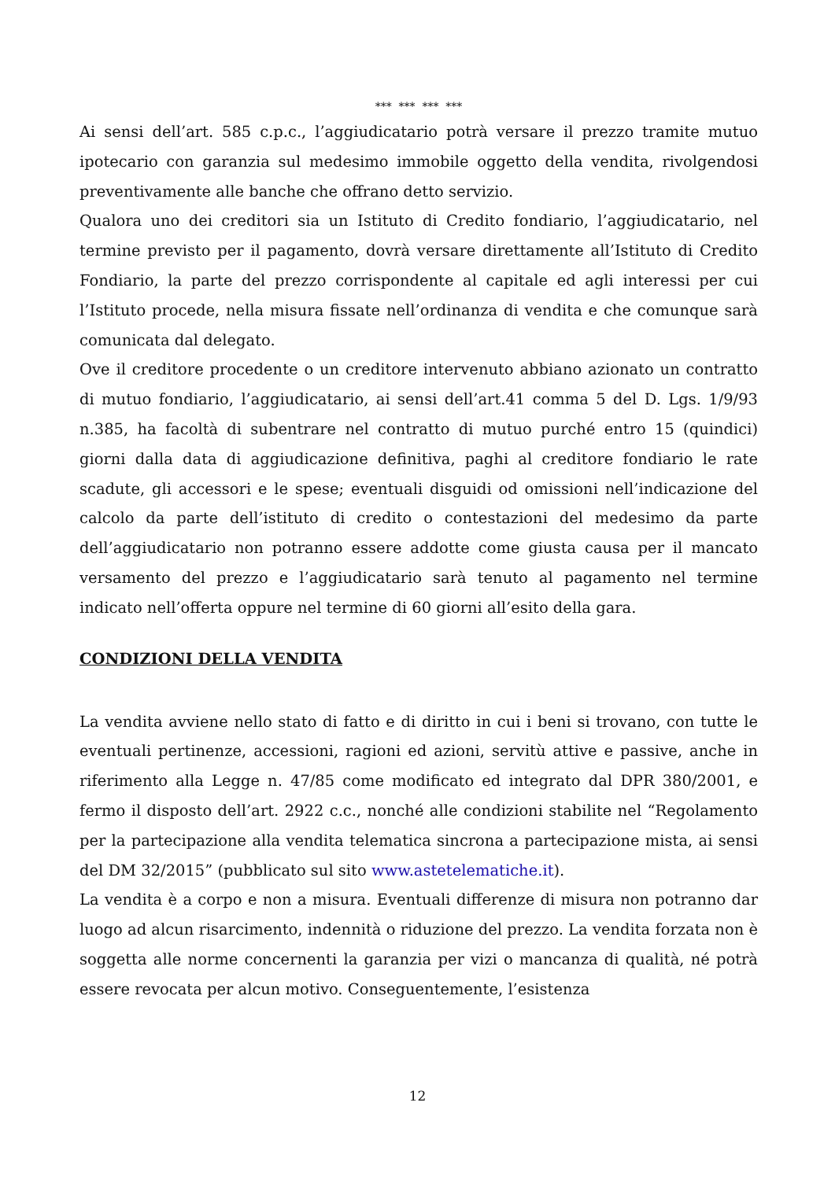*** *** *** ***
Ai sensi dell’art. 585 c.p.c., l’aggiudicatario potrà versare il prezzo tramite mutuo ipotecario con garanzia sul medesimo immobile oggetto della vendita, rivolgendosi preventivamente alle banche che offrano detto servizio.
Qualora uno dei creditori sia un Istituto di Credito fondiario, l’aggiudicatario, nel termine previsto per il pagamento, dovrà versare direttamente all’Istituto di Credito Fondiario, la parte del prezzo corrispondente al capitale ed agli interessi per cui l’Istituto procede, nella misura fissate nell’ordinanza di vendita e che comunque sarà comunicata dal delegato.
Ove il creditore procedente o un creditore intervenuto abbiano azionato un contratto di mutuo fondiario, l’aggiudicatario, ai sensi dell’art.41 comma 5 del D. Lgs. 1/9/93 n.385, ha facoltà di subentrare nel contratto di mutuo purché entro 15 (quindici) giorni dalla data di aggiudicazione definitiva, paghi al creditore fondiario le rate scadute, gli accessori e le spese; eventuali disguidi od omissioni nell’indicazione del calcolo da parte dell’istituto di credito o contestazioni del medesimo da parte dell’aggiudicatario non potranno essere addotte come giusta causa per il mancato versamento del prezzo e l’aggiudicatario sarà tenuto al pagamento nel termine indicato nell’offerta oppure nel termine di 60 giorni all’esito della gara.
CONDIZIONI DELLA VENDITA
La vendita avviene nello stato di fatto e di diritto in cui i beni si trovano, con tutte le eventuali pertinenze, accessioni, ragioni ed azioni, servitù attive e passive, anche in riferimento alla Legge n. 47/85 come modificato ed integrato dal DPR 380/2001, e fermo il disposto dell’art. 2922 c.c., nonché alle condizioni stabilite nel “Regolamento per la partecipazione alla vendita telematica sincrona a partecipazione mista, ai sensi del DM 32/2015” (pubblicato sul sito www.astetelematiche.it).
La vendita è a corpo e non a misura. Eventuali differenze di misura non potranno dar luogo ad alcun risarcimento, indennità o riduzione del prezzo. La vendita forzata non è soggetta alle norme concernenti la garanzia per vizi o mancanza di qualità, né potrà essere revocata per alcun motivo. Conseguentemente, l’esistenza
12